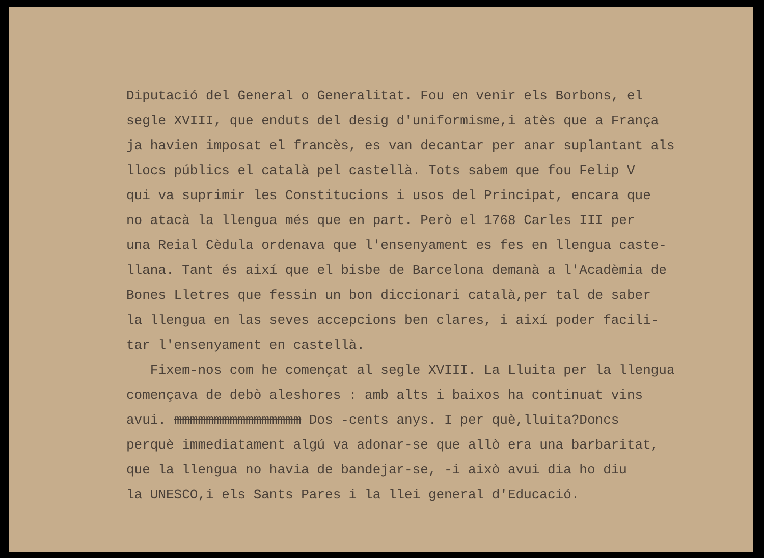Diputació del General o Generalitat. Fou en venir els Borbons, el segle XVIII, que enduts del desig d'uniformisme,i atès que a França ja havien imposat el francès, es van decantar per anar suplantant als llocs públics el català pel castellà. Tots sabem que fou Felip V qui va suprimir les Constitucions i usos del Principat, encara que no atacà la llengua més que en part. Però el 1768 Carles III per una Reial Cèdula ordenava que l'ensenyament es fes en llengua caste- llana. Tant és així que el bisbe de Barcelona demanà a l'Acadèmia de Bones Lletres que fessin un bon diccionari català,per tal de saber la llengua en las seves accepcions ben clares, i així poder facili- tar l'ensenyament en castellà. Fixem-nos com he començat al segle XVIII. La Lluita per la llengua començava de debò aleshores : amb alts i baixos ha continuat vins avui. mmmmmmmmmmmmmmmm Dos -cents anys. I per què,lluita?Doncs perquè immediatament algú va adonar-se que allò era una barbaritat, que la llengua no havia de bandejar-se, -i això avui dia ho diu la UNESCO,i els Sants Pares i la llei general d'Educació.